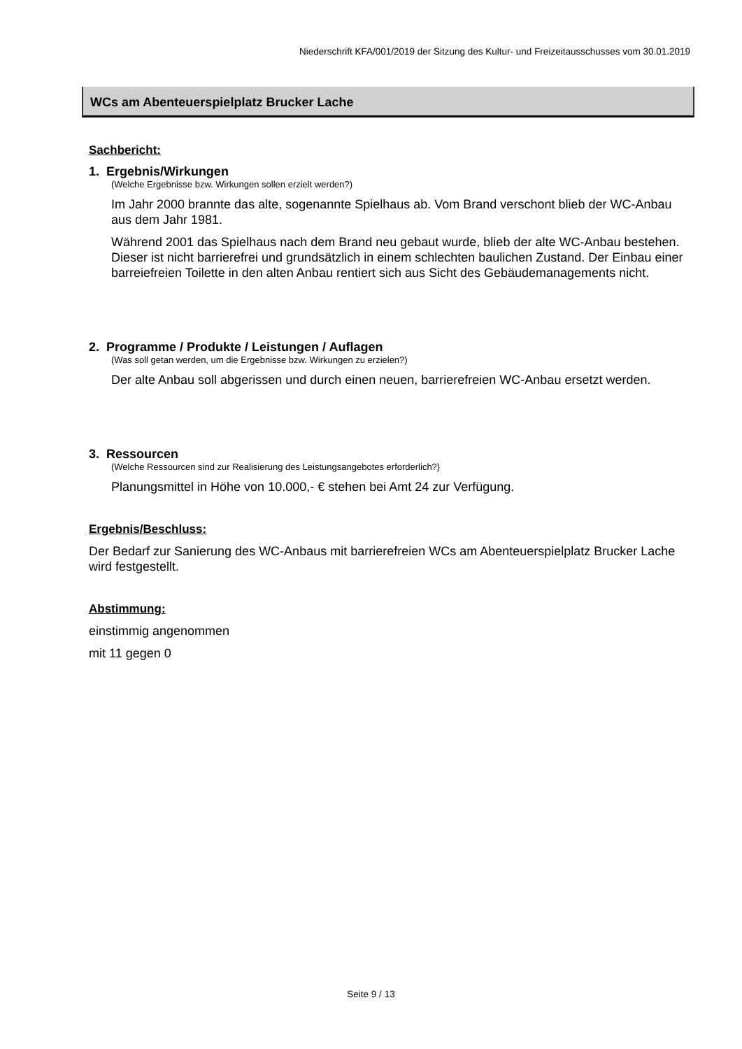Niederschrift KFA/001/2019 der Sitzung des Kultur- und Freizeitausschusses vom 30.01.2019
WCs am Abenteuerspielplatz Brucker Lache
Sachbericht:
1. Ergebnis/Wirkungen
(Welche Ergebnisse bzw. Wirkungen sollen erzielt werden?)
Im Jahr 2000 brannte das alte, sogenannte Spielhaus ab. Vom Brand verschont blieb der WC-Anbau aus dem Jahr 1981.
Während 2001 das Spielhaus nach dem Brand neu gebaut wurde, blieb der alte WC-Anbau bestehen. Dieser ist nicht barrierefrei und grundsätzlich in einem schlechten baulichen Zustand. Der Einbau einer barreiefreien Toilette in den alten Anbau rentiert sich aus Sicht des Gebäudemanagements nicht.
2. Programme / Produkte / Leistungen / Auflagen
(Was soll getan werden, um die Ergebnisse bzw. Wirkungen zu erzielen?)
Der alte Anbau soll abgerissen und durch einen neuen, barrierefreien WC-Anbau ersetzt werden.
3. Ressourcen
(Welche Ressourcen sind zur Realisierung des Leistungsangebotes erforderlich?)
Planungsmittel in Höhe von 10.000,- € stehen bei Amt 24 zur Verfügung.
Ergebnis/Beschluss:
Der Bedarf zur Sanierung des WC-Anbaus mit barrierefreien WCs am Abenteuerspielplatz Brucker Lache wird festgestellt.
Abstimmung:
einstimmig angenommen
mit 11 gegen 0
Seite 9 / 13